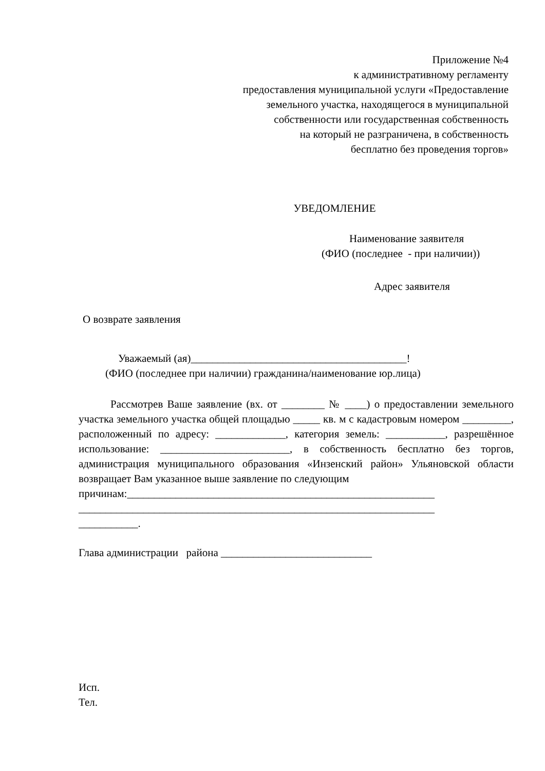Приложение №4
к административному регламенту
предоставления муниципальной услуги «Предоставление
земельного участка, находящегося в муниципальной
собственности или государственная собственность
на который не разграничена, в собственность
бесплатно без проведения торгов»
УВЕДОМЛЕНИЕ
Наименование заявителя
(ФИО (последнее - при наличии))
Адрес заявителя
О возврате заявления
Уважаемый (ая)________________________________________!
(ФИО (последнее при наличии) гражданина/наименование юр.лица)
Рассмотрев Ваше заявление (вх. от ________ № ____) о предоставлении земельного участка земельного участка общей площадью _____ кв. м с кадастровым номером _________, расположенный по адресу: _____________, категория земель: ___________, разрешённое использование: ________________________, в собственность бесплатно без торгов, администрация муниципального образования «Инзенский район» Ульяновской области возвращает Вам указанное выше заявление по следующим
причинам:_________________________________________________________
__________________________________________________________________
___________.
Глава администрации района ____________________________
Исп.
Тел.